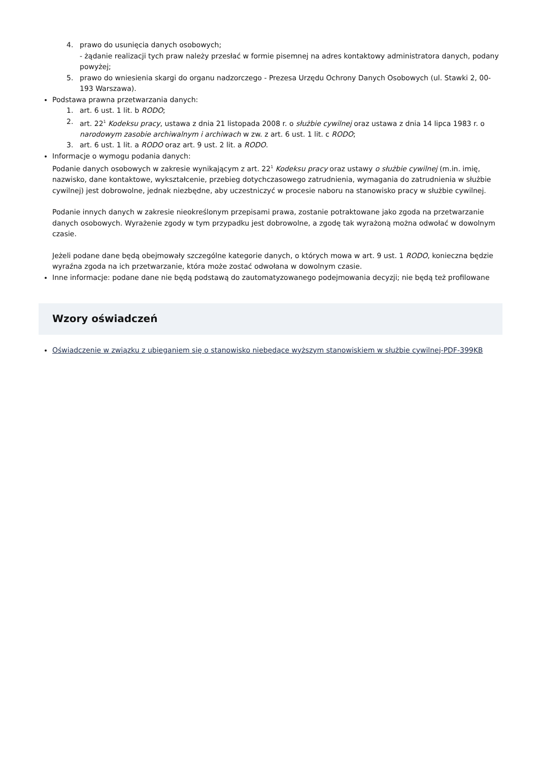4. prawo do usunięcia danych osobowych;
- żądanie realizacji tych praw należy przesłać w formie pisemnej na adres kontaktowy administratora danych, podany powyżej;
5. prawo do wniesienia skargi do organu nadzorczego - Prezesa Urzędu Ochrony Danych Osobowych (ul. Stawki 2, 00-193 Warszawa).
Podstawa prawna przetwarzania danych:
1. art. 6 ust. 1 lit. b RODO;
2. art. 22<sup>1</sup> Kodeksu pracy, ustawa z dnia 21 listopada 2008 r. o służbie cywilnej oraz ustawa z dnia 14 lipca 1983 r. o narodowym zasobie archiwalnym i archiwach w zw. z art. 6 ust. 1 lit. c RODO;
3. art. 6 ust. 1 lit. a RODO oraz art. 9 ust. 2 lit. a RODO.
Informacje o wymogu podania danych:
Podanie danych osobowych w zakresie wynikającym z art. 22<sup>1</sup> Kodeksu pracy oraz ustawy o służbie cywilnej (m.in. imię, nazwisko, dane kontaktowe, wykształcenie, przebieg dotychczasowego zatrudnienia, wymagania do zatrudnienia w służbie cywilnej) jest dobrowolne, jednak niezbędne, aby uczestniczyć w procesie naboru na stanowisko pracy w służbie cywilnej.
Podanie innych danych w zakresie nieokreślonym przepisami prawa, zostanie potraktowane jako zgoda na przetwarzanie danych osobowych. Wyrażenie zgody w tym przypadku jest dobrowolne, a zgodę tak wyrażoną można odwołać w dowolnym czasie.
Jeżeli podane dane będą obejmowały szczególne kategorie danych, o których mowa w art. 9 ust. 1 RODO, konieczna będzie wyraźna zgoda na ich przetwarzanie, która może zostać odwołana w dowolnym czasie.
Inne informacje: podane dane nie będą podstawą do zautomatyzowanego podejmowania decyzji; nie będą też profilowane
Wzory oświadczeń
Oświadczenie w związku z ubieganiem się o stanowisko niebędące wyższym stanowiskiem w służbie cywilnej-PDF-399KB